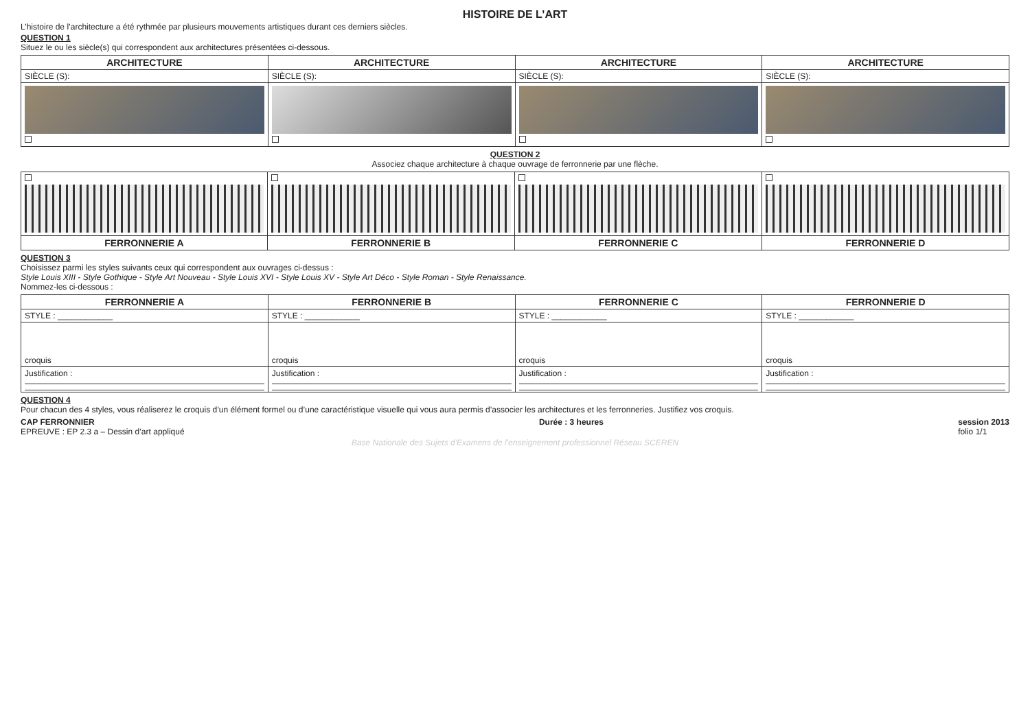HISTOIRE DE L’ART
L’histoire de l’architecture a été rythmée par plusieurs mouvements artistiques durant ces derniers siècles.
QUESTION 1
Situez le ou les siècle(s) qui correspondent aux architectures présentées ci-dessous.
| ARCHITECTURE | ARCHITECTURE | ARCHITECTURE | ARCHITECTURE |
| --- | --- | --- | --- |
| SIÈCLE (S): | SIÈCLE (S): | SIÈCLE (S): | SIÈCLE (S): |
QUESTION 2
Associez chaque architecture à chaque ouvrage de ferronnerie par une flèche.
| FERRONNERIE A | FERRONNERIE B | FERRONNERIE C | FERRONNERIE D |
| --- | --- | --- | --- |
QUESTION 3
Choisissez parmi les styles suivants ceux qui correspondent aux ouvrages ci-dessus :
Style Louis XIII - Style Gothique - Style Art Nouveau - Style Louis XVI - Style Louis XV - Style Art Déco - Style Roman - Style Renaissance.
Nommez-les ci-dessous :
| FERRONNERIE A | FERRONNERIE B | FERRONNERIE C | FERRONNERIE D |
| --- | --- | --- | --- |
| STYLE : ____________ | STYLE : ____________ | STYLE : ____________ | STYLE : ____________ |
| croquis | croquis | croquis | croquis |
| Justification : | Justification : | Justification : | Justification : |
QUESTION 4
Pour chacun des 4 styles, vous réaliserez le croquis d’un élément formel ou d’une caractéristique visuelle qui vous aura permis d’associer les architectures et les ferronneries. Justifiez vos croquis.
CAP FERRONNIER
EPREUVE : EP 2.3 a – Dessin d’art appliqué
Durée : 3 heures session 2013
folio 1/1
Base Nationale des Sujets d'Examens de l'enseignement professionnel Réseau SCEREN